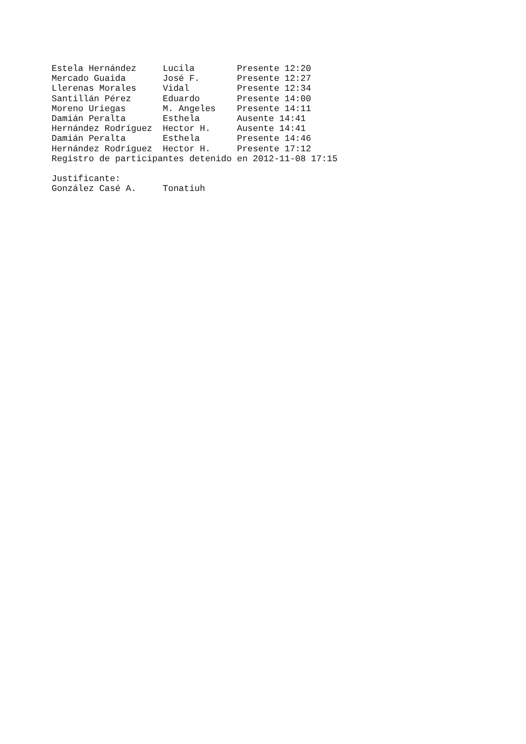Estela Hernández     Lucila        Presente 12:20
Mercado Guaida       José F.       Presente 12:27
Llerenas Morales     Vidal         Presente 12:34
Santillán Pérez      Eduardo       Presente 14:00
Moreno Uriegas       M. Angeles    Presente 14:11
Damián Peralta       Esthela       Ausente 14:41
Hernández Rodríguez  Hector H.     Ausente 14:41
Damián Peralta       Esthela       Presente 14:46
Hernández Rodríguez  Hector H.     Presente 17:12
Registro de participantes detenido en 2012-11-08 17:15

Justificante:
González Casé A.     Tonatiuh